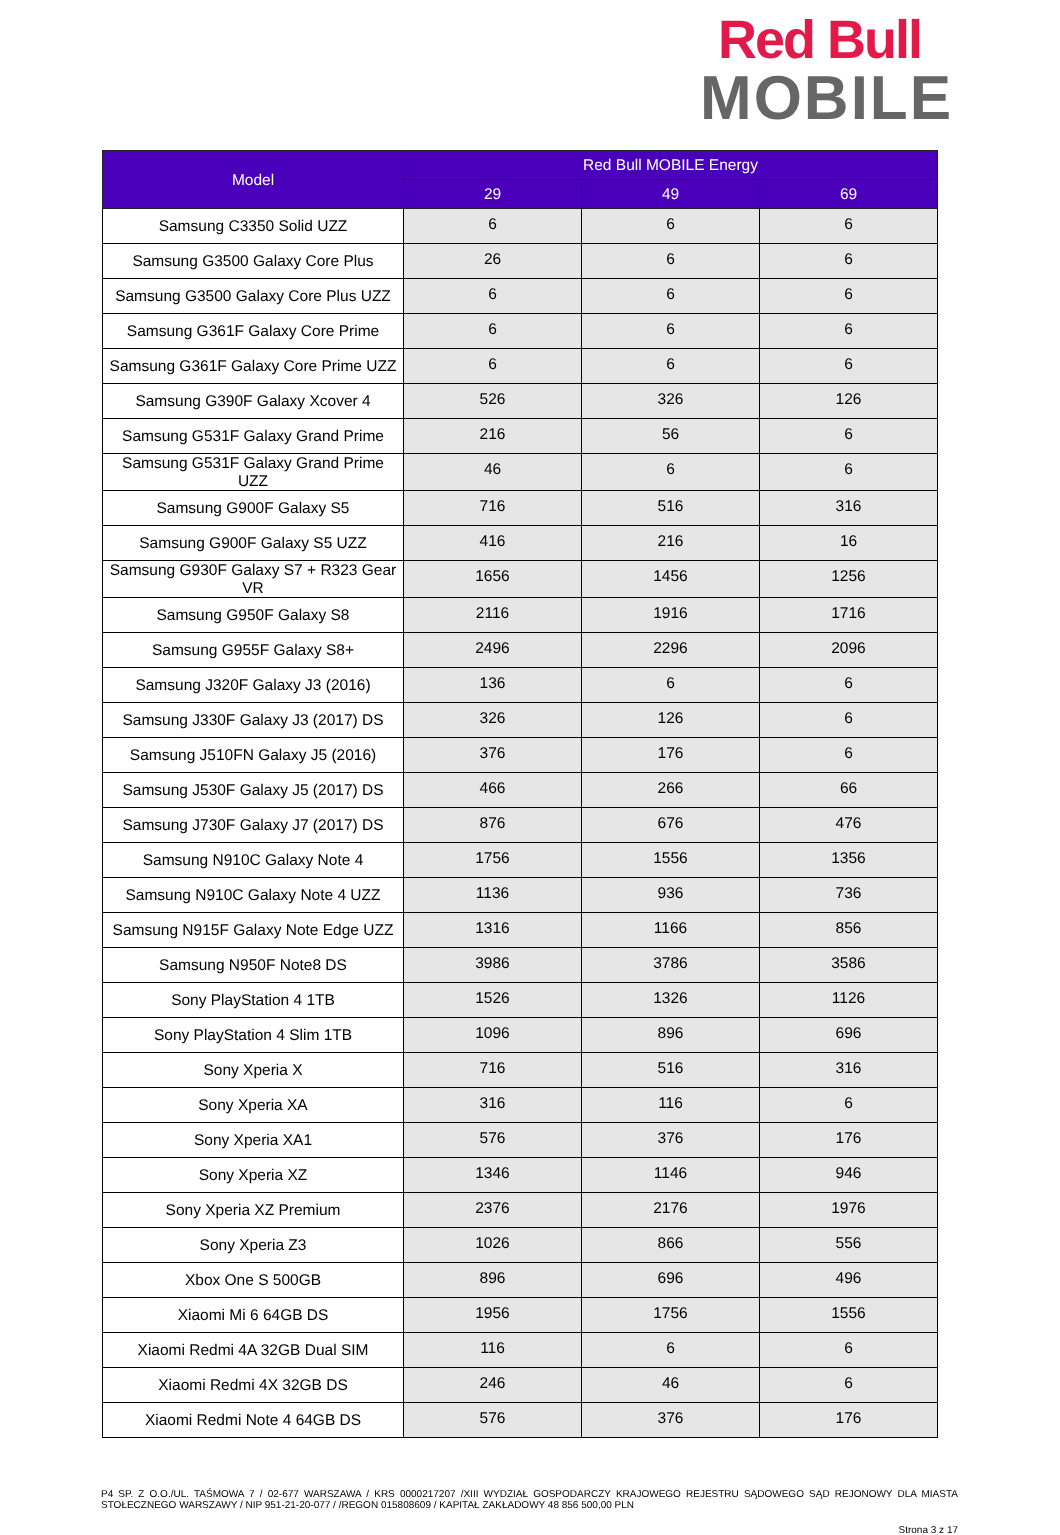Red Bull
MOBILE
| Model | Red Bull MOBILE Energy | | |
| --- | --- | --- | --- |
| | 29 | 49 | 69 |
| Samsung C3350 Solid UZZ | 6 | 6 | 6 |
| Samsung G3500 Galaxy Core Plus | 26 | 6 | 6 |
| Samsung G3500 Galaxy Core Plus UZZ | 6 | 6 | 6 |
| Samsung G361F Galaxy Core Prime | 6 | 6 | 6 |
| Samsung G361F Galaxy Core Prime UZZ | 6 | 6 | 6 |
| Samsung G390F Galaxy Xcover 4 | 526 | 326 | 126 |
| Samsung G531F Galaxy Grand Prime | 216 | 56 | 6 |
| Samsung G531F Galaxy Grand Prime UZZ | 46 | 6 | 6 |
| Samsung G900F Galaxy S5 | 716 | 516 | 316 |
| Samsung G900F Galaxy S5 UZZ | 416 | 216 | 16 |
| Samsung G930F Galaxy S7 + R323 Gear VR | 1656 | 1456 | 1256 |
| Samsung G950F Galaxy S8 | 2116 | 1916 | 1716 |
| Samsung G955F Galaxy S8+ | 2496 | 2296 | 2096 |
| Samsung J320F Galaxy J3 (2016) | 136 | 6 | 6 |
| Samsung J330F Galaxy J3 (2017) DS | 326 | 126 | 6 |
| Samsung J510FN Galaxy J5 (2016) | 376 | 176 | 6 |
| Samsung J530F Galaxy J5 (2017) DS | 466 | 266 | 66 |
| Samsung J730F Galaxy J7 (2017) DS | 876 | 676 | 476 |
| Samsung N910C Galaxy Note 4 | 1756 | 1556 | 1356 |
| Samsung N910C Galaxy Note 4 UZZ | 1136 | 936 | 736 |
| Samsung N915F Galaxy Note Edge UZZ | 1316 | 1166 | 856 |
| Samsung N950F Note8 DS | 3986 | 3786 | 3586 |
| Sony PlayStation 4 1TB | 1526 | 1326 | 1126 |
| Sony PlayStation 4 Slim 1TB | 1096 | 896 | 696 |
| Sony Xperia X | 716 | 516 | 316 |
| Sony Xperia XA | 316 | 116 | 6 |
| Sony Xperia XA1 | 576 | 376 | 176 |
| Sony Xperia XZ | 1346 | 1146 | 946 |
| Sony Xperia XZ Premium | 2376 | 2176 | 1976 |
| Sony Xperia Z3 | 1026 | 866 | 556 |
| Xbox One S 500GB | 896 | 696 | 496 |
| Xiaomi Mi 6 64GB DS | 1956 | 1756 | 1556 |
| Xiaomi Redmi 4A 32GB Dual SIM | 116 | 6 | 6 |
| Xiaomi Redmi 4X 32GB DS | 246 | 46 | 6 |
| Xiaomi Redmi Note 4 64GB DS | 576 | 376 | 176 |
P4 SP. Z O.O./UL. TAŚMOWA 7 / 02-677 WARSZAWA / KRS 0000217207 /XIII WYDZIAŁ GOSPODARCZY KRAJOWEGO REJESTRU SĄDOWEGO SĄD REJONOWY DLA MIASTA STOŁECZNEGO WARSZAWY / NIP 951-21-20-077 / /REGON 015808609 / KAPITAŁ ZAKŁADOWY 48 856 500,00 PLN
Strona 3 z 17